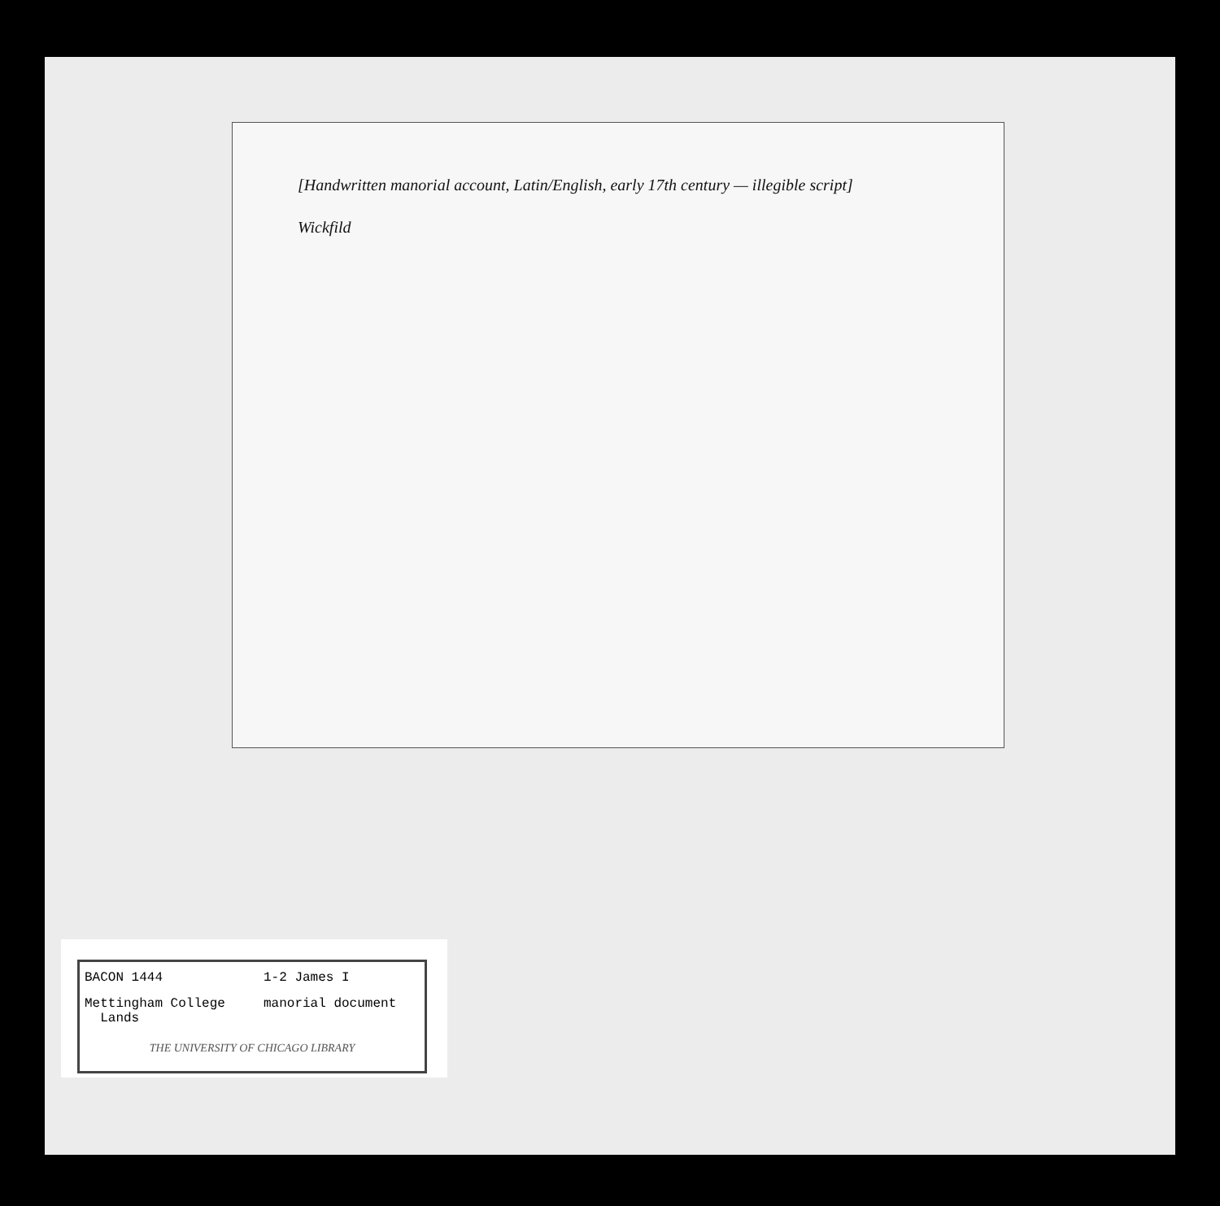[Handwritten manorial account, Latin/English, early 17th century — illegible script]
Wickfild
BACON 1444 1-2 James I
Mettingham College
Lands
manorial document
THE UNIVERSITY OF CHICAGO LIBRARY